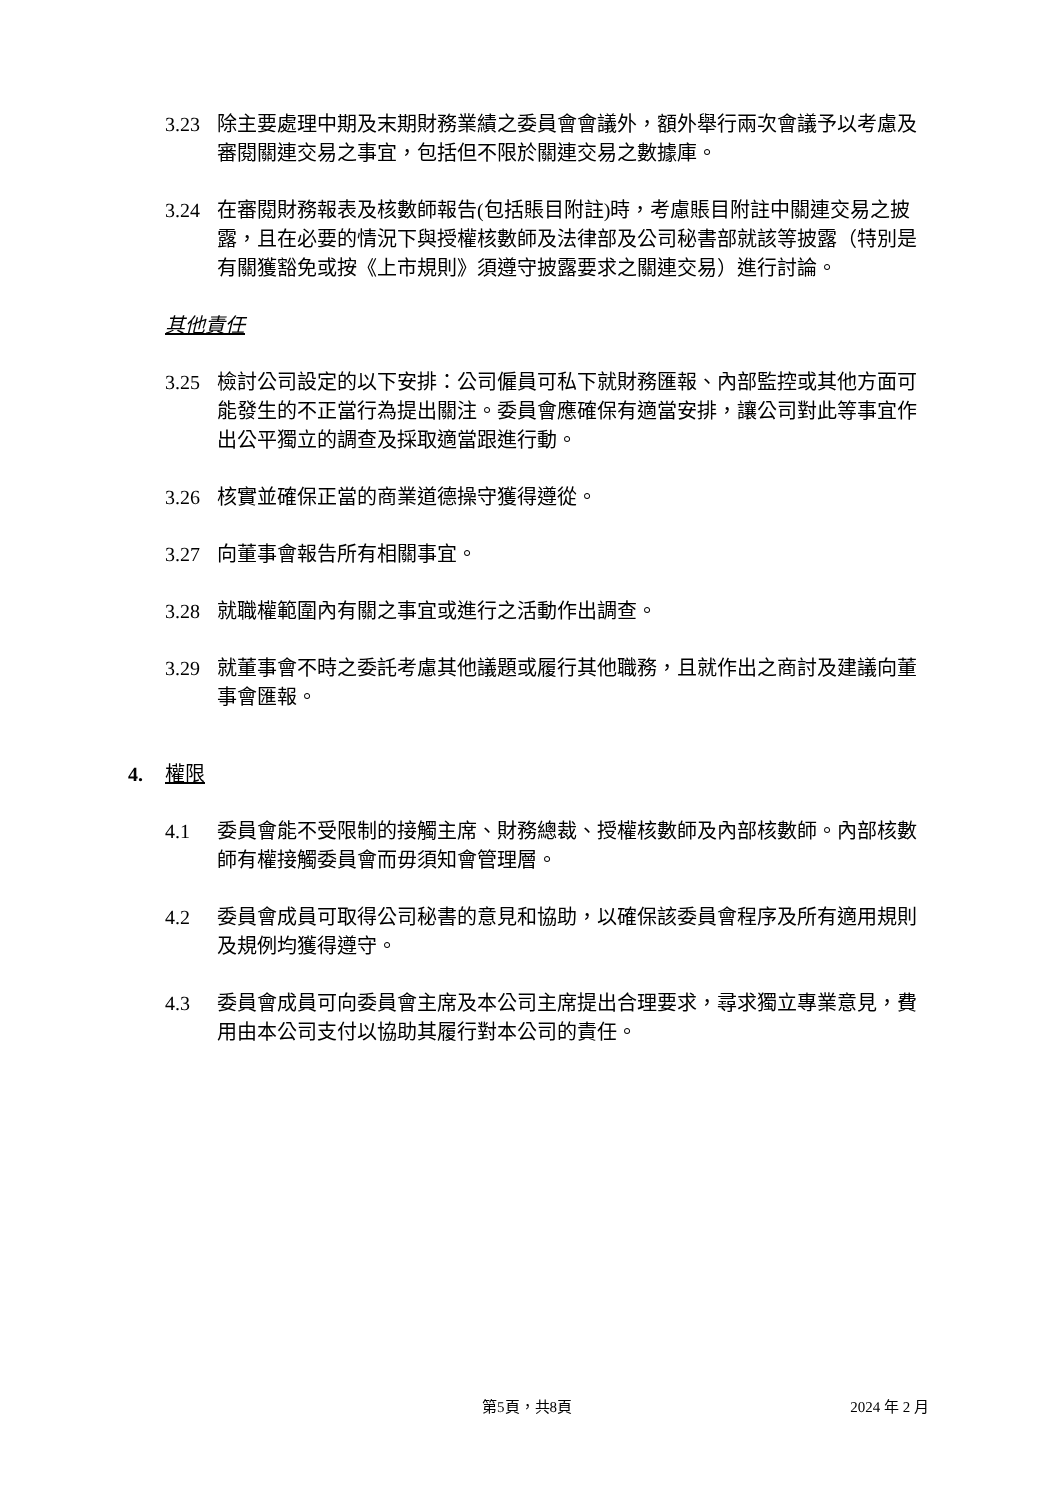3.23 除主要處理中期及末期財務業績之委員會會議外，額外舉行兩次會議予以考慮及審閱關連交易之事宜，包括但不限於關連交易之數據庫。
3.24 在審閱財務報表及核數師報告(包括賬目附註)時，考慮賬目附註中關連交易之披露，且在必要的情況下與授權核數師及法律部及公司秘書部就該等披露（特別是有關獲豁免或按《上市規則》須遵守披露要求之關連交易）進行討論。
其他責任
3.25 檢討公司設定的以下安排：公司僱員可私下就財務匯報、內部監控或其他方面可能發生的不正當行為提出關注。委員會應確保有適當安排，讓公司對此等事宜作出公平獨立的調查及採取適當跟進行動。
3.26 核實並確保正當的商業道德操守獲得遵從。
3.27 向董事會報告所有相關事宜。
3.28 就職權範圍內有關之事宜或進行之活動作出調查。
3.29 就董事會不時之委託考慮其他議題或履行其他職務，且就作出之商討及建議向董事會匯報。
4. 權限
4.1 委員會能不受限制的接觸主席、財務總裁、授權核數師及內部核數師。內部核數師有權接觸委員會而毋須知會管理層。
4.2 委員會成員可取得公司秘書的意見和協助，以確保該委員會程序及所有適用規則及規例均獲得遵守。
4.3 委員會成員可向委員會主席及本公司主席提出合理要求，尋求獨立專業意見，費用由本公司支付以協助其履行對本公司的責任。
第5頁，共8頁 2024 年 2 月